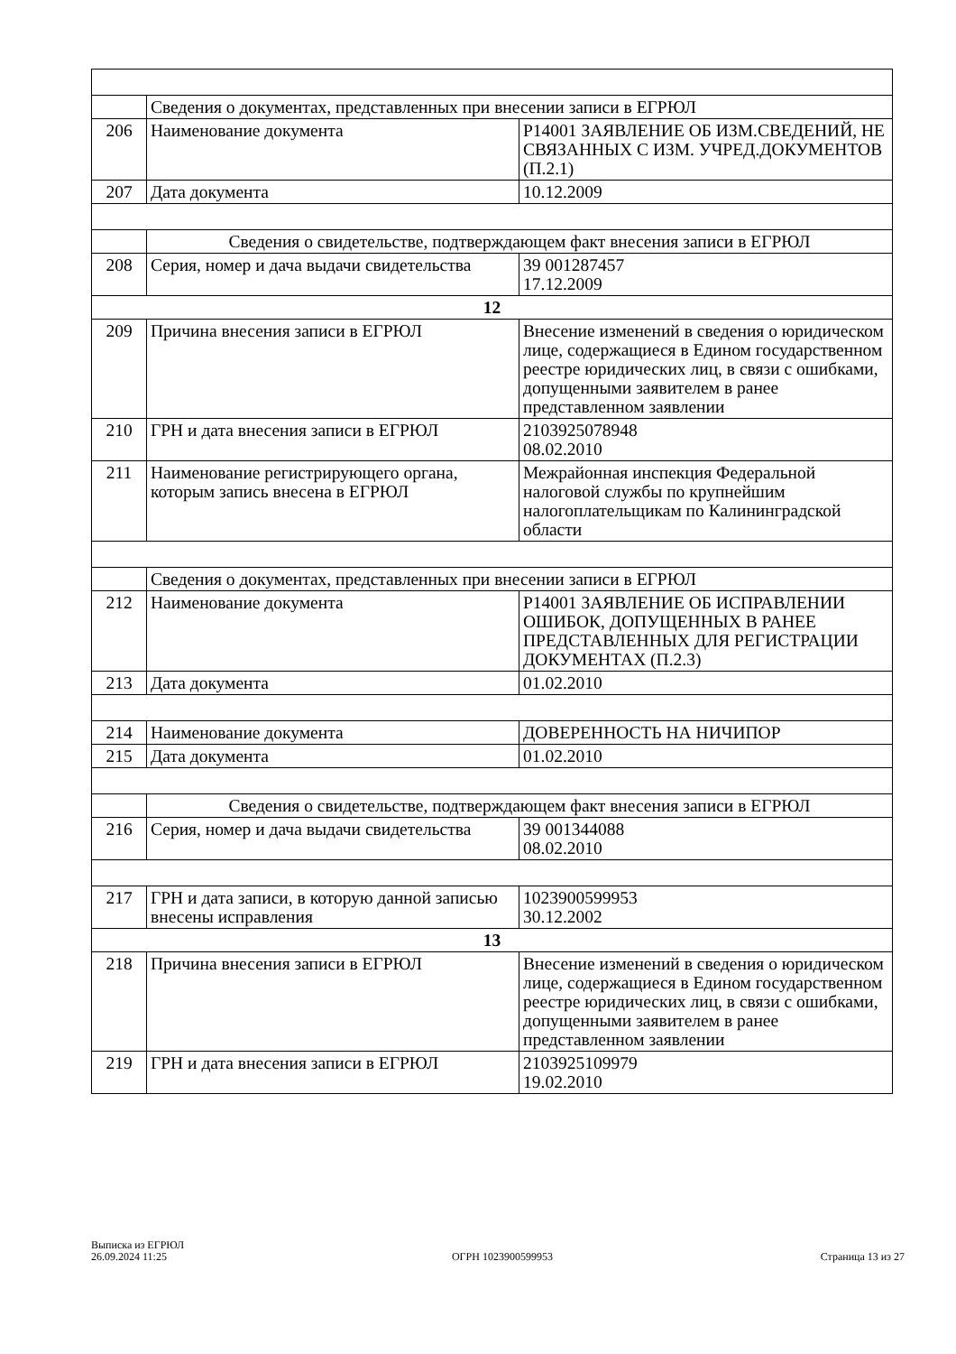| | Сведения о документах, представленных при внесении записи в ЕГРЮЛ | |
| 206 | Наименование документа | Р14001 ЗАЯВЛЕНИЕ ОБ ИЗМ.СВЕДЕНИЙ, НЕ СВЯЗАННЫХ С ИЗМ. УЧРЕД.ДОКУМЕНТОВ (П.2.1) |
| 207 | Дата документа | 10.12.2009 |
| | Сведения о свидетельстве, подтверждающем факт внесения записи в ЕГРЮЛ | |
| 208 | Серия, номер и дача выдачи свидетельства | 39 001287457 17.12.2009 |
| 12 | | |
| 209 | Причина внесения записи в ЕГРЮЛ | Внесение изменений в сведения о юридическом лице, содержащиеся в Едином государственном реестре юридических лиц, в связи с ошибками, допущенными заявителем в ранее представленном заявлении |
| 210 | ГРН и дата внесения записи в ЕГРЮЛ | 2103925078948 08.02.2010 |
| 211 | Наименование регистрирующего органа, которым запись внесена в ЕГРЮЛ | Межрайонная инспекция Федеральной налоговой службы по крупнейшим налогоплательщикам по Калининградской области |
| | Сведения о документах, представленных при внесении записи в ЕГРЮЛ | |
| 212 | Наименование документа | Р14001 ЗАЯВЛЕНИЕ ОБ ИСПРАВЛЕНИИ ОШИБОК, ДОПУЩЕННЫХ В РАНЕЕ ПРЕДСТАВЛЕННЫХ ДЛЯ РЕГИСТРАЦИИ ДОКУМЕНТАХ (П.2.3) |
| 213 | Дата документа | 01.02.2010 |
| 214 | Наименование документа | ДОВЕРЕННОСТЬ НА НИЧИПОР |
| 215 | Дата документа | 01.02.2010 |
| | Сведения о свидетельстве, подтверждающем факт внесения записи в ЕГРЮЛ | |
| 216 | Серия, номер и дача выдачи свидетельства | 39 001344088 08.02.2010 |
| 217 | ГРН и дата записи, в которую данной записью внесены исправления | 1023900599953 30.12.2002 |
| 13 | | |
| 218 | Причина внесения записи в ЕГРЮЛ | Внесение изменений в сведения о юридическом лице, содержащиеся в Едином государственном реестре юридических лиц, в связи с ошибками, допущенными заявителем в ранее представленном заявлении |
| 219 | ГРН и дата внесения записи в ЕГРЮЛ | 2103925109979 19.02.2010 |
Выписка из ЕГРЮЛ
26.09.2024 11:25
ОГРН 1023900599953
Страница 13 из 27